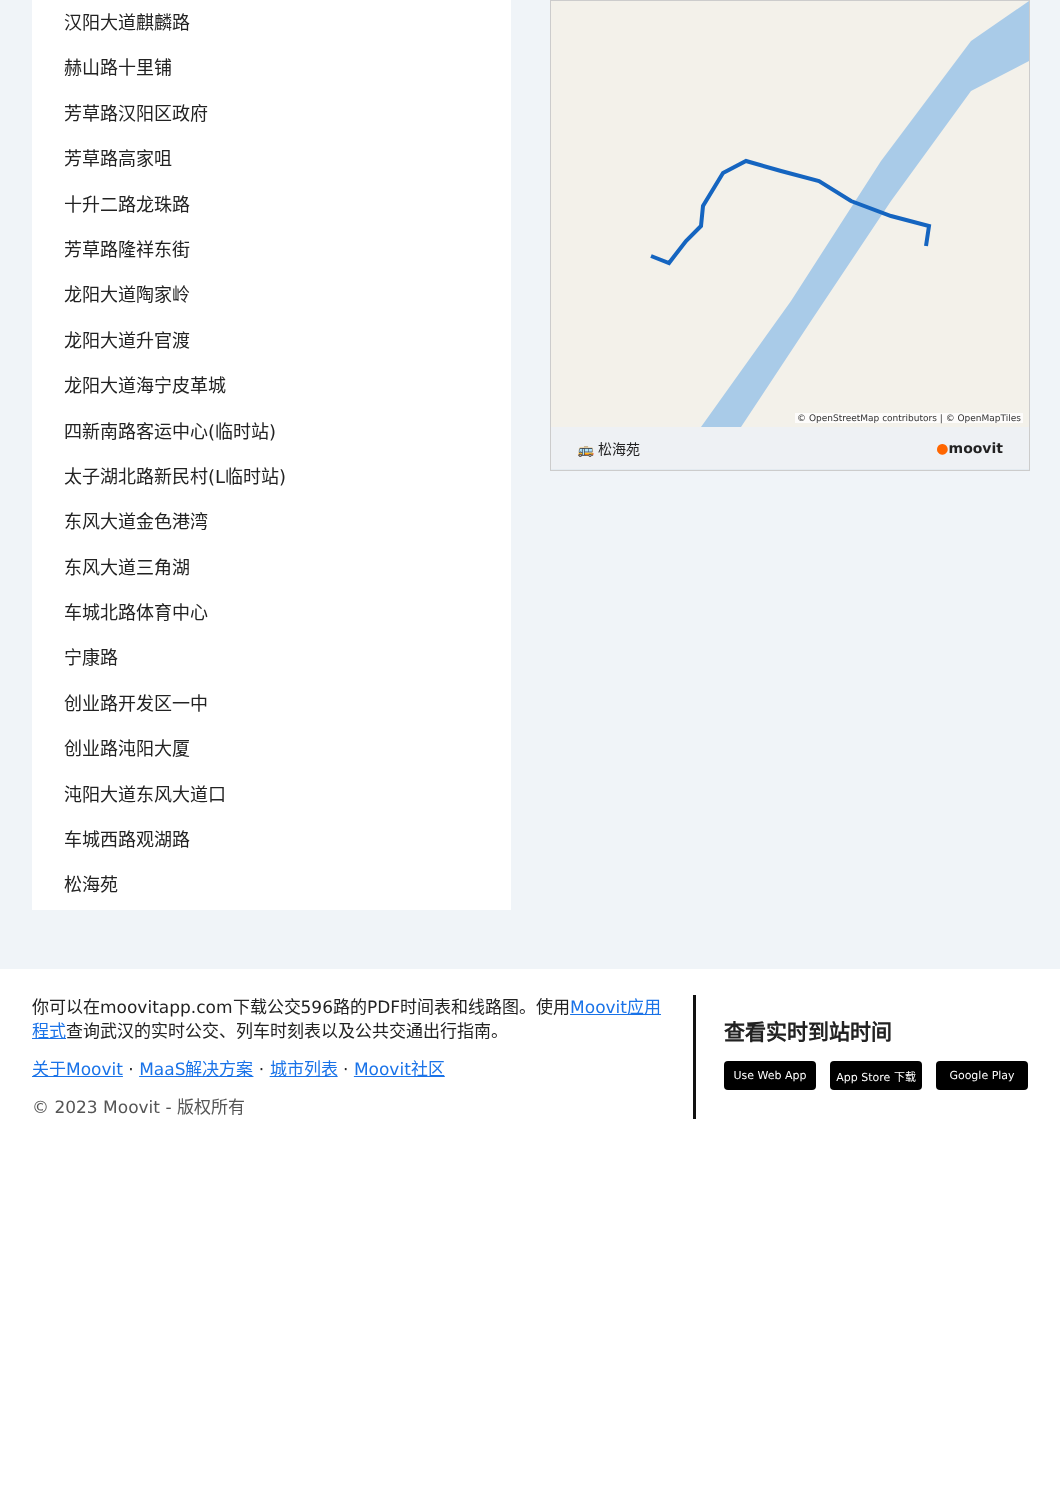汉阳大道麒麟路
赫山路十里铺
芳草路汉阳区政府
芳草路高家咀
十升二路龙珠路
芳草路隆祥东街
龙阳大道陶家岭
龙阳大道升官渡
龙阳大道海宁皮革城
四新南路客运中心(临时站)
太子湖北路新民村(L临时站)
东风大道金色港湾
东风大道三角湖
车城北路体育中心
宁康路
创业路开发区一中
创业路沌阳大厦
沌阳大道东风大道口
车城西路观湖路
松海苑
© OpenStreetMap contributors | © OpenMapTiles
🚌 松海苑 ●moovit
你可以在moovitapp.com下载公交596路的PDF时间表和线路图。使用Moovit应用程式查询武汉的实时公交、列车时刻表以及公共交通出行指南。
关于Moovit · MaaS解决方案 · 城市列表 · Moovit社区
© 2023 Moovit - 版权所有
查看实时到站时间
Use Web App App Store 下载 Google Play